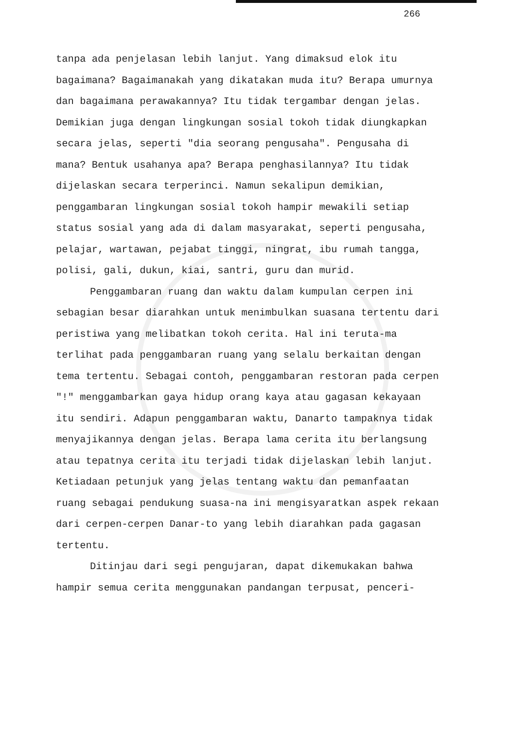266
tanpa ada penjelasan lebih lanjut. Yang dimaksud elok itu bagaimana? Bagaimanakah yang dikatakan muda itu? Berapa umurnya dan bagaimana perawakannya? Itu tidak tergambar dengan jelas. Demikian juga dengan lingkungan sosial tokoh tidak diungkapkan secara jelas, seperti "dia seorang pengusaha". Pengusaha di mana? Bentuk usahanya apa? Berapa penghasilannya? Itu tidak dijelaskan secara terperinci. Namun sekalipun demikian, penggambaran lingkungan sosial tokoh hampir mewakili setiap status sosial yang ada di dalam masyarakat, seperti pengusaha, pelajar, wartawan, pejabat tinggi, ningrat, ibu rumah tangga, polisi, gali, dukun, kiai, santri, guru dan murid.
Penggambaran ruang dan waktu dalam kumpulan cerpen ini sebagian besar diarahkan untuk menimbulkan suasana tertentu dari peristiwa yang melibatkan tokoh cerita. Hal ini teruta-ma terlihat pada penggambaran ruang yang selalu berkaitan dengan tema tertentu. Sebagai contoh, penggambaran restoran pada cerpen "!" menggambarkan gaya hidup orang kaya atau gagasan kekayaan itu sendiri. Adapun penggambaran waktu, Danarto tampaknya tidak menyajikannya dengan jelas. Berapa lama cerita itu berlangsung atau tepatnya cerita itu terjadi tidak dijelaskan lebih lanjut. Ketiadaan petunjuk yang jelas tentang waktu dan pemanfaatan ruang sebagai pendukung suasa-na ini mengisyaratkan aspek rekaan dari cerpen-cerpen Danar-to yang lebih diarahkan pada gagasan tertentu.
Ditinjau dari segi pengujaran, dapat dikemukakan bahwa hampir semua cerita menggunakan pandangan terpusat, penceri-